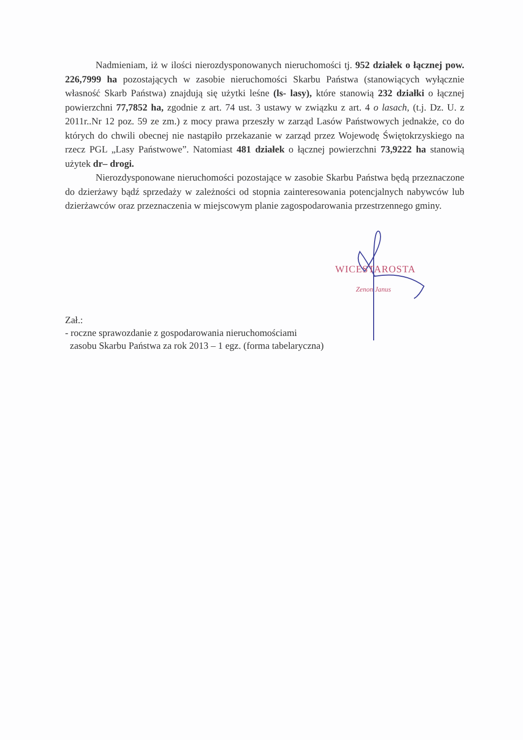Nadmieniam, iż w ilości nierozdysponowanych nieruchomości tj. 952 działek o łącznej pow. 226,7999 ha pozostających w zasobie nieruchomości Skarbu Państwa (stanowiących wyłącznie własność Skarb Państwa) znajdują się użytki leśne (ls- lasy), które stanowią 232 działki o łącznej powierzchni 77,7852 ha, zgodnie z art. 74 ust. 3 ustawy w związku z art. 4 o lasach, (t.j. Dz. U. z 2011r..Nr 12 poz. 59 ze zm.) z mocy prawa przeszły w zarząd Lasów Państwowych jednakże, co do których do chwili obecnej nie nastąpiło przekazanie w zarząd przez Wojewodę Świętokrzyskiego na rzecz PGL „Lasy Państwowe”. Natomiast 481 działek o łącznej powierzchni 73,9222 ha stanowią użytek dr– drogi.
Nierozdysponowane nieruchomości pozostające w zasobie Skarbu Państwa będą przeznaczone do dzierżawy bądź sprzedaży w zależności od stopnia zainteresowania potencjalnych nabywców lub dzierżawców oraz przeznaczenia w miejscowym planie zagospodarowania przestrzennego gminy.
WICESTAROSTA
Zenon Janus
Zał.:
- roczne sprawozdanie z gospodarowania nieruchomościami
zasobu Skarbu Państwa za rok 2013 – 1 egz. (forma tabelaryczna)